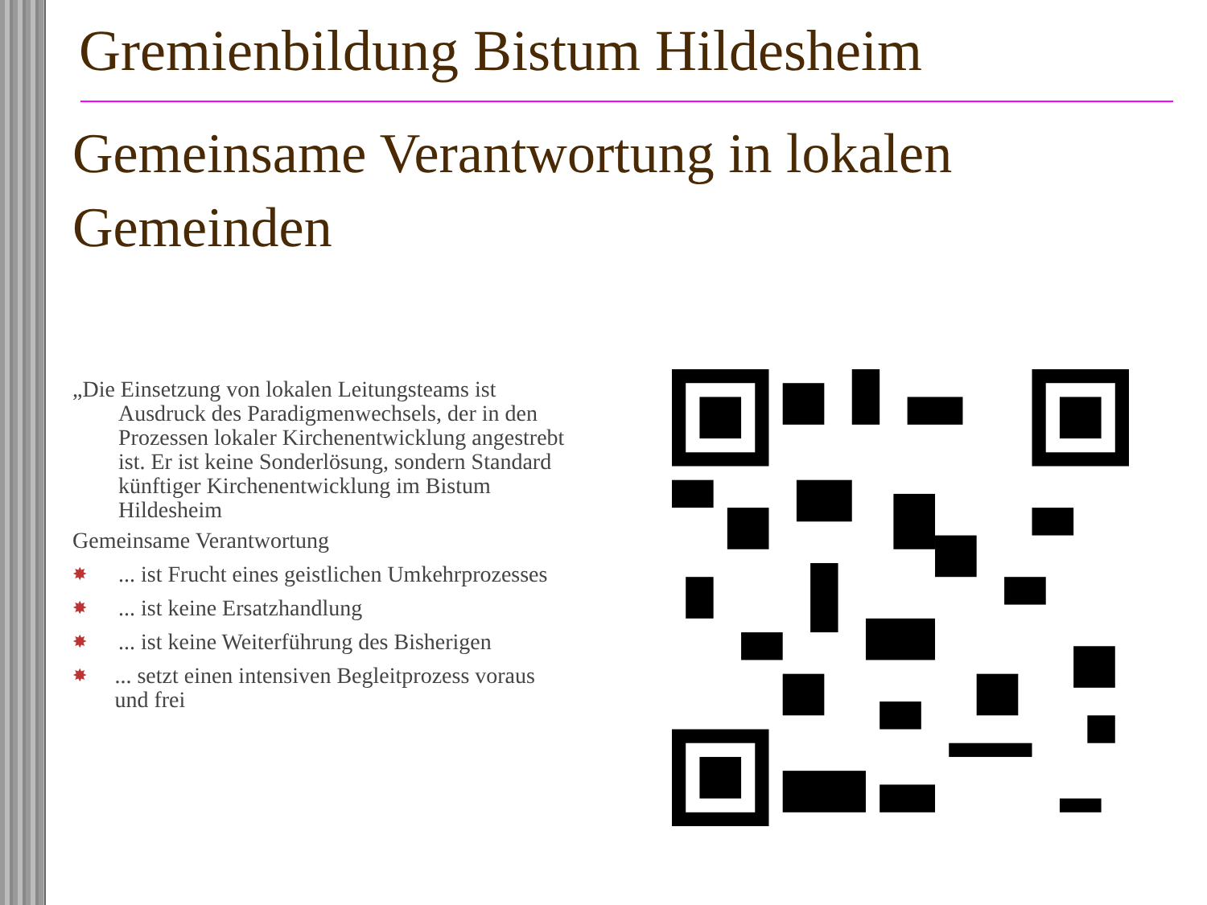Gremienbildung Bistum Hildesheim
Gemeinsame Verantwortung in lokalen Gemeinden
„Die Einsetzung von lokalen Leitungsteams ist Ausdruck des Paradigmenwechsels, der in den Prozessen lokaler Kirchenentwicklung angestrebt ist. Er ist keine Sonderlösung, sondern Standard künftiger Kirchenentwicklung im Bistum Hildesheim
Gemeinsame Verantwortung
✸... ist Frucht eines geistlichen Umkehrprozesses
✸... ist keine Ersatzhandlung
✸... ist keine Weiterführung des Bisherigen
✸... setzt einen intensiven Begleitprozess voraus und frei